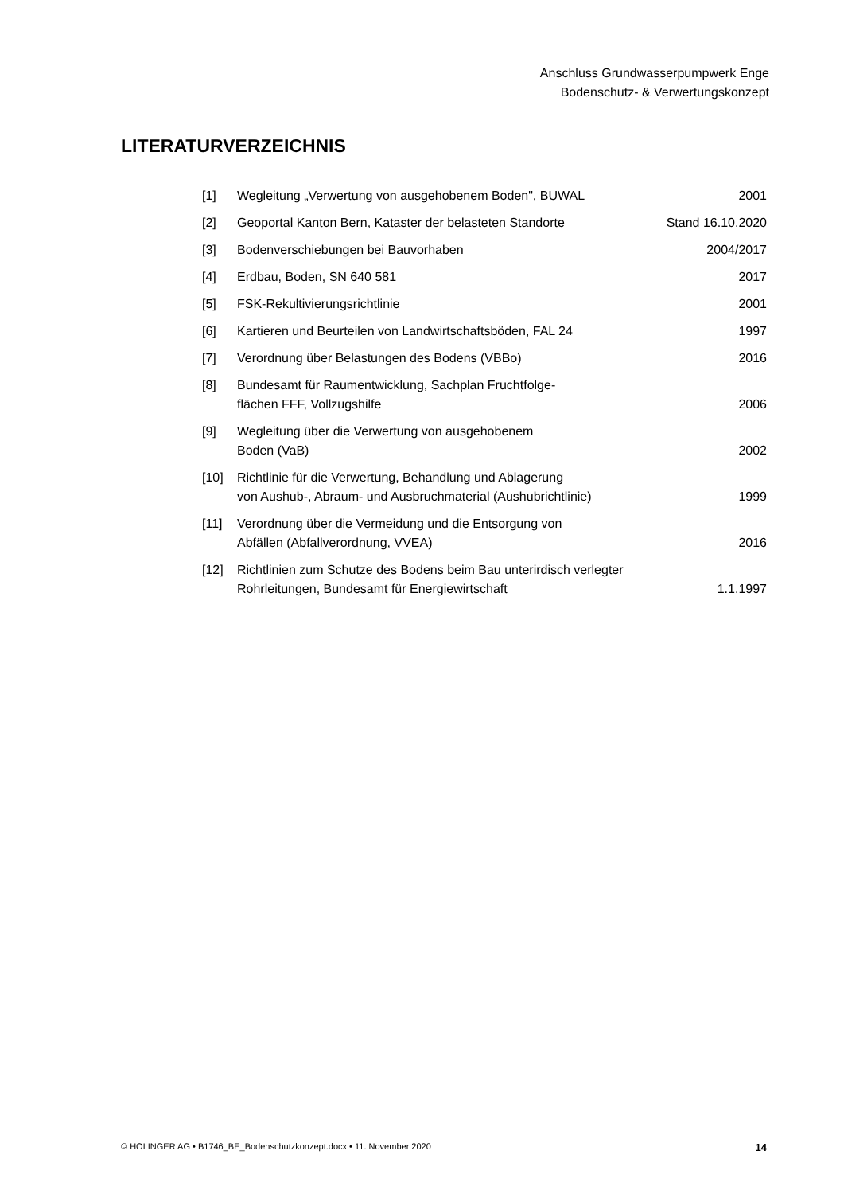Anschluss Grundwasserpumpwerk Enge
Bodenschutz- & Verwertungskonzept
LITERATURVERZEICHNIS
| [1] | Wegleitung „Verwertung von ausgehobenem Boden", BUWAL | 2001 |
| [2] | Geoportal Kanton Bern, Kataster der belasteten Standorte | Stand 16.10.2020 |
| [3] | Bodenverschiebungen bei Bauvorhaben | 2004/2017 |
| [4] | Erdbau, Boden, SN 640 581 | 2017 |
| [5] | FSK-Rekultivierungsrichtlinie | 2001 |
| [6] | Kartieren und Beurteilen von Landwirtschaftsböden, FAL 24 | 1997 |
| [7] | Verordnung über Belastungen des Bodens (VBBo) | 2016 |
| [8] | Bundesamt für Raumentwicklung, Sachplan Fruchtfolge- flächen FFF, Vollzugshilfe | 2006 |
| [9] | Wegleitung über die Verwertung von ausgehobenem Boden (VaB) | 2002 |
| [10] | Richtlinie für die Verwertung, Behandlung und Ablagerung von Aushub-, Abraum- und Ausbruchmaterial (Aushubrichtlinie) | 1999 |
| [11] | Verordnung über die Vermeidung und die Entsorgung von Abfällen (Abfallverordnung, VVEA) | 2016 |
| [12] | Richtlinien zum Schutze des Bodens beim Bau unterirdisch verlegter Rohrleitungen, Bundesamt für Energiewirtschaft | 1.1.1997 |
© HOLINGER AG • B1746_BE_Bodenschutzkonzept.docx • 11. November 2020 14